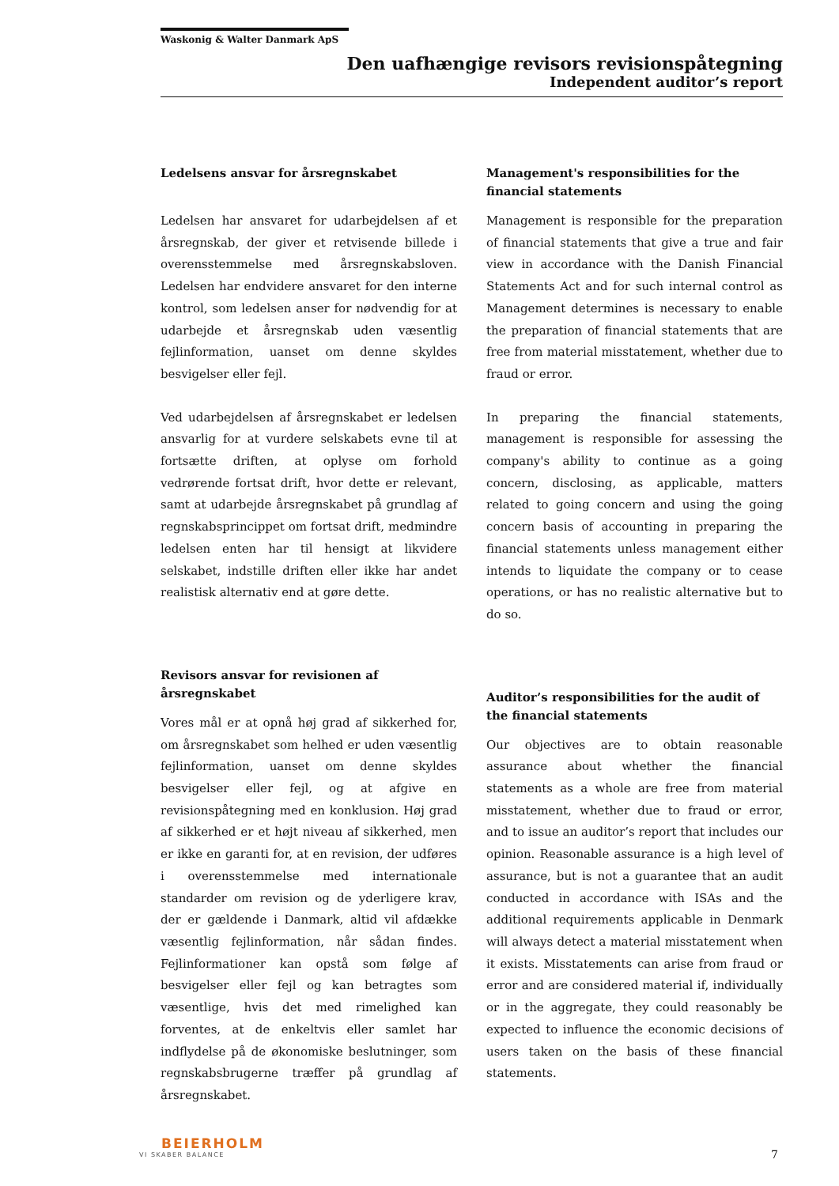Waskonig & Walter Danmark ApS
Den uafhængige revisors revisionspåtegning
Independent auditor’s report
Ledelsens ansvar for årsregnskabet
Ledelsen har ansvaret for udarbejdelsen af et årsregnskab, der giver et retvisende billede i overensstemmelse med årsregnskabsloven. Ledelsen har endvidere ansvaret for den interne kontrol, som ledelsen anser for nødvendig for at udarbejde et årsregnskab uden væsentlig fejlinformation, uanset om denne skyldes besvigelser eller fejl.
Ved udarbejdelsen af årsregnskabet er ledelsen ansvarlig for at vurdere selskabets evne til at fortsætte driften, at oplyse om forhold vedrørende fortsat drift, hvor dette er relevant, samt at udarbejde årsregnskabet på grundlag af regnskabsprincippet om fortsat drift, medmindre ledelsen enten har til hensigt at likvidere selskabet, indstille driften eller ikke har andet realistisk alternativ end at gøre dette.
Revisors ansvar for revisionen af årsregnskabet
Vores mål er at opnå høj grad af sikkerhed for, om årsregnskabet som helhed er uden væsentlig fejlinformation, uanset om denne skyldes besvigelser eller fejl, og at afgive en revisionspåtegning med en konklusion. Høj grad af sikkerhed er et højt niveau af sikkerhed, men er ikke en garanti for, at en revision, der udføres i overensstemmelse med internationale standarder om revision og de yderligere krav, der er gældende i Danmark, altid vil afdække væsentlig fejlinformation, når sådan findes. Fejlinformationer kan opstå som følge af besvigelser eller fejl og kan betragtes som væsentlige, hvis det med rimelighed kan forventes, at de enkeltvis eller samlet har indflydelse på de økonomiske beslutninger, som regnskabsbrugerne træffer på grundlag af årsregnskabet.
Management's responsibilities for the financial statements
Management is responsible for the preparation of financial statements that give a true and fair view in accordance with the Danish Financial Statements Act and for such internal control as Management determines is necessary to enable the preparation of financial statements that are free from material misstatement, whether due to fraud or error.
In preparing the financial statements, management is responsible for assessing the company's ability to continue as a going concern, disclosing, as applicable, matters related to going concern and using the going concern basis of accounting in preparing the financial statements unless management either intends to liquidate the company or to cease operations, or has no realistic alternative but to do so.
Auditor’s responsibilities for the audit of the financial statements
Our objectives are to obtain reasonable assurance about whether the financial statements as a whole are free from material misstatement, whether due to fraud or error, and to issue an auditor’s report that includes our opinion. Reasonable assurance is a high level of assurance, but is not a guarantee that an audit conducted in accordance with ISAs and the additional requirements applicable in Denmark will always detect a material misstatement when it exists. Misstatements can arise from fraud or error and are considered material if, individually or in the aggregate, they could reasonably be expected to influence the economic decisions of users taken on the basis of these financial statements.
BEIERHOLM
VI SKABER BALANCE
7